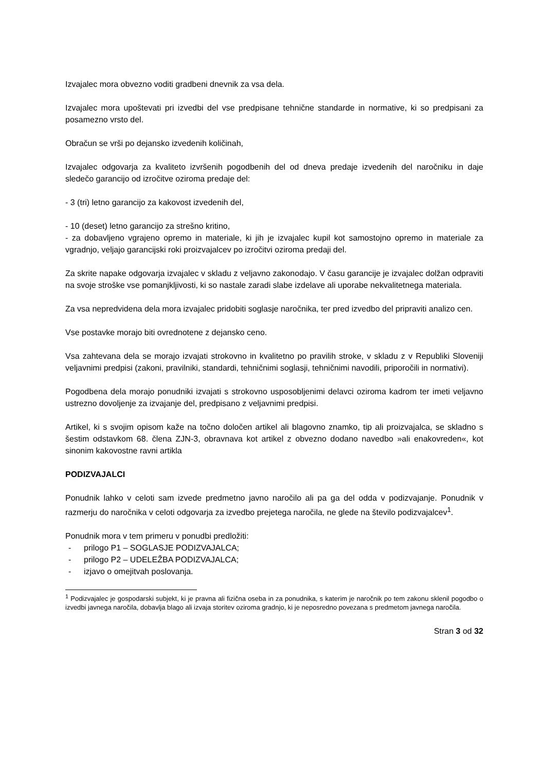Izvajalec mora obvezno voditi gradbeni dnevnik za vsa dela.
Izvajalec mora upoštevati pri izvedbi del vse predpisane tehnične standarde in normative, ki so predpisani za posamezno vrsto del.
Obračun se vrši po dejansko izvedenih količinah,
Izvajalec odgovarja za kvaliteto izvršenih pogodbenih del od dneva predaje izvedenih del naročniku in daje sledečo garancijo od izročitve oziroma predaje del:
- 3 (tri) letno garancijo za kakovost izvedenih del,
- 10 (deset) letno garancijo za strešno kritino,
- za dobavljeno vgrajeno opremo in materiale, ki jih je izvajalec kupil kot samostojno opremo in materiale za vgradnjo, veljajo garancijski roki proizvajalcev po izročitvi oziroma predaji del.
Za skrite napake odgovarja izvajalec v skladu z veljavno zakonodajo. V času garancije je izvajalec dolžan odpraviti na svoje stroške vse pomanjkljivosti, ki so nastale zaradi slabe izdelave ali uporabe nekvalitetnega materiala.
Za vsa nepredvidena dela mora izvajalec pridobiti soglasje naročnika, ter pred izvedbo del pripraviti analizo cen.
Vse postavke morajo biti ovrednotene z dejansko ceno.
Vsa zahtevana dela se morajo izvajati strokovno in kvalitetno po pravilih stroke, v skladu z v Republiki Sloveniji veljavnimi predpisi (zakoni, pravilniki, standardi, tehničnimi soglasji, tehničnimi navodili, priporočili in normativi).
Pogodbena dela morajo ponudniki izvajati s strokovno usposobljenimi delavci oziroma kadrom ter imeti veljavno ustrezno dovoljenje za izvajanje del, predpisano z veljavnimi predpisi.
Artikel, ki s svojim opisom kaže na točno določen artikel ali blagovno znamko, tip ali proizvajalca, se skladno s šestim odstavkom 68. člena ZJN-3, obravnava kot artikel z obvezno dodano navedbo »ali enakovreden«, kot sinonim kakovostne ravni artikla
PODIZVAJALCI
Ponudnik lahko v celoti sam izvede predmetno javno naročilo ali pa ga del odda v podizvajanje. Ponudnik v razmerju do naročnika v celoti odgovarja za izvedbo prejetega naročila, ne glede na število podizvajalcev<sup>1</sup>.
Ponudnik mora v tem primeru v ponudbi predložiti:
- prilogo P1 – SOGLASJE PODIZVAJALCA;
- prilogo P2 – UDELEŽBA PODIZVAJALCA;
- izjavo o omejitvah poslovanja.
<sup>1</sup> Podizvajalec je gospodarski subjekt, ki je pravna ali fizična oseba in za ponudnika, s katerim je naročnik po tem zakonu sklenil pogodbo o izvedbi javnega naročila, dobavlja blago ali izvaja storitev oziroma gradnjo, ki je neposredno povezana s predmetom javnega naročila.
Stran 3 od 32